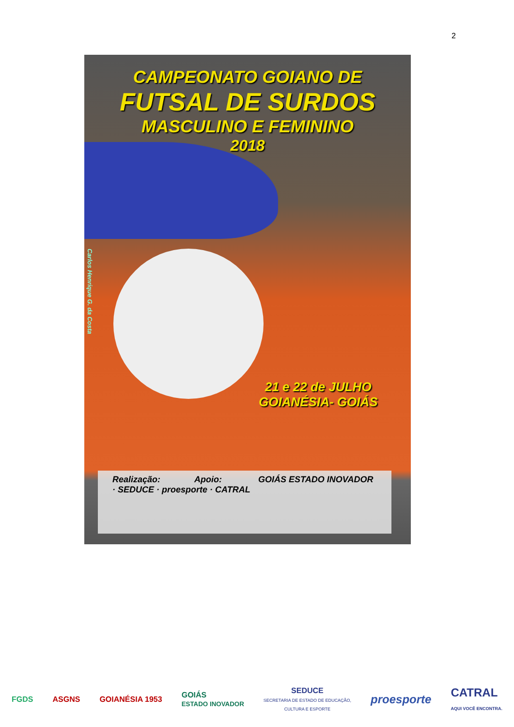2
CAMPEONATO GOIANO DE
FUTSAL DE SURDOS
MASCULINO E FEMININO
2018
Carlos Henrique G. da Costa
21 e 22 de JULHO
GOIANÉSIA- GOIÁS
Realização: Apoio: GOIÁS ESTADO INOVADOR · SEDUCE · proesporte · CATRAL
FGDS ASGNS GOIANÉSIA 1953
GOIÁS
ESTADO INOVADOR
SEDUCE
SECRETARIA DE ESTADO DE EDUCAÇÃO,
CULTURA E ESPORTE
proesporte
CATRAL
AQUI VOCÊ ENCONTRA.